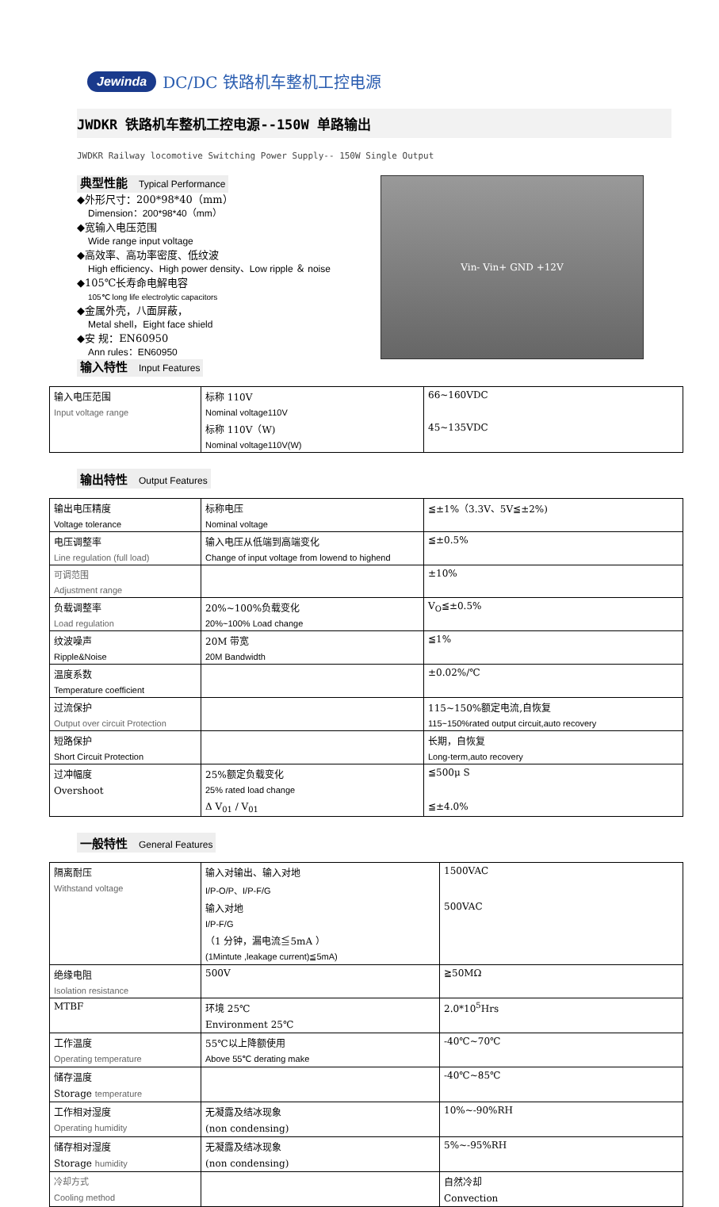Jewinda DC/DC 铁路机车整机工控电源
JWDKR 铁路机车整机工控电源--150W 单路输出
JWDKR Railway locomotive Switching Power Supply-- 150W Single Output
典型性能 Typical Performance
◆外形尺寸：200*98*40（mm）
Dimension：200*98*40（mm）
◆宽输入电压范围
Wide range input voltage
◆高效率、高功率密度、低纹波
High efficiency、High power density、Low ripple ＆ noise
◆105℃长寿命电解电容
105℃ long life electrolytic capacitors
◆金属外壳，八面屏蔽，
Metal shell，Eight face shield
◆安 规：EN60950
Ann rules：EN60950
输入特性 Input Features
Vin- Vin+ GND +12V
| 输入电压范围 | 标称 110V | 66~160VDC |
| Input voltage range | Nominal voltage110V | |
| | 标称 110V（W) | 45~135VDC |
| | Nominal voltage110V(W) | |
输出特性 Output Features
| 输出电压精度 | 标称电压 | ≦±1%（3.3V、5V≦±2%) |
| Voltage tolerance | Nominal voltage | |
| 电压调整率 | 输入电压从低端到高端变化 | ≦±0.5% |
| Line regulation (full load) | Change of input voltage from lowend to highend | |
| 可调范围 | | ±10% |
| Adjustment range | | |
| 负载调整率 | 20%~100%负载变化 | V<sub>O</sub>≦±0.5% |
| Load regulation | 20%~100% Load change | |
| 纹波噪声 | 20M 带宽 | ≦1% |
| Ripple&Noise | 20M Bandwidth | |
| 温度系数 | | ±0.02%/℃ |
| Temperature coefficient | | |
| 过流保护 | | 115~150%额定电流,自恢复 |
| Output over circuit Protection | | 115~150%rated output circuit,auto recovery |
| 短路保护 | | 长期，自恢复 |
| Short Circuit Protection | | Long-term,auto recovery |
| 过冲幅度 | 25%额定负载变化 | ≦500μ S |
| Overshoot | 25% rated load change | |
| | Δ V<sub>01</sub> / V<sub>01</sub> | ≦±4.0% |
一般特性 General Features
| 隔离耐压 | 输入对输出、输入对地 | 1500VAC |
| Withstand voltage | I/P-O/P、I/P-F/G | |
| | 输入对地 | 500VAC |
| | I/P-F/G | |
| | （1 分钟，漏电流≦5mA ） | |
| | (1Mintute ,leakage current)≦5mA) | |
| 绝缘电阻 | 500V | ≧50MΩ |
| Isolation resistance | | |
| MTBF | 环境 25℃ | 2.0*10<sup>5</sup>Hrs |
| | Environment 25℃ | |
| 工作温度 | 55℃以上降额使用 | -40℃~70℃ |
| Operating temperature | Above 55℃ derating make | |
| 储存温度 | | -40℃~85℃ |
| Storage temperature | | |
| 工作相对湿度 | 无凝露及结冰现象 | 10%~-90%RH |
| Operating humidity | (non condensing) | |
| 储存相对湿度 | 无凝露及结冰现象 | 5%~-95%RH |
| Storage humidity | (non condensing) | |
| 冷却方式 | | 自然冷却 |
| Cooling method | | Convection |